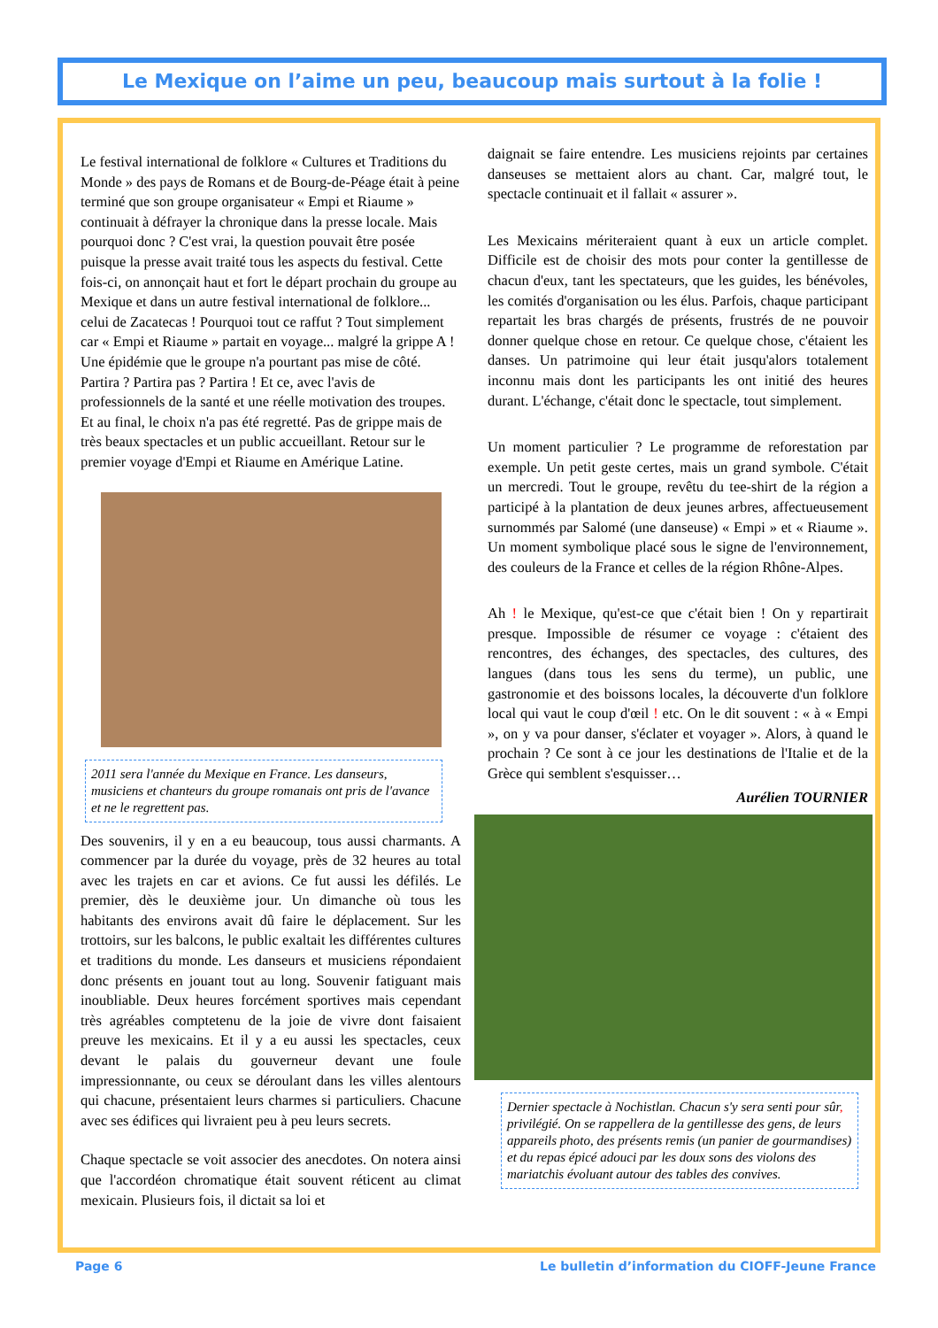Le Mexique on l’aime un peu, beaucoup mais surtout à la folie !
Le festival international de folklore « Cultures et Traditions du Monde » des pays de Romans et de Bourg-de-Péage était à peine terminé que son groupe organisateur « Empi et Riaume » continuait à défrayer la chronique dans la presse locale. Mais pourquoi donc ? C'est vrai, la question pouvait être posée puisque la presse avait traité tous les aspects du festival. Cette fois-ci, on annonçait haut et fort le départ prochain du groupe au Mexique et dans un autre festival international de folklore... celui de Zacatecas ! Pourquoi tout ce raffut ? Tout simplement car « Empi et Riaume » partait en voyage... malgré la grippe A ! Une épidémie que le groupe n'a pourtant pas mise de côté. Partira ? Partira pas ? Partira ! Et ce, avec l'avis de professionnels de la santé et une réelle motivation des troupes. Et au final, le choix n'a pas été regretté. Pas de grippe mais de très beaux spectacles et un public accueillant. Retour sur le premier voyage d'Empi et Riaume en Amérique Latine.
2011 sera l'année du Mexique en France. Les danseurs, musiciens et chanteurs du groupe romanais ont pris de l'avance et ne le regrettent pas.
Des souvenirs, il y en a eu beaucoup, tous aussi charmants. A commencer par la durée du voyage, près de 32 heures au total avec les trajets en car et avions. Ce fut aussi les défilés. Le premier, dès le deuxième jour. Un dimanche où tous les habitants des environs avait dû faire le déplacement. Sur les trottoirs, sur les balcons, le public exaltait les différentes cultures et traditions du monde. Les danseurs et musiciens répondaient donc présents en jouant tout au long. Souvenir fatiguant mais inoubliable. Deux heures forcément sportives mais cependant très agréables comptetenu de la joie de vivre dont faisaient preuve les mexicains. Et il y a eu aussi les spectacles, ceux devant le palais du gouverneur devant une foule impressionnante, ou ceux se déroulant dans les villes alentours qui chacune, présentaient leurs charmes si particuliers. Chacune avec ses édifices qui livraient peu à peu leurs secrets.
Chaque spectacle se voit associer des anecdotes. On notera ainsi que l'accordéon chromatique était souvent réticent au climat mexicain. Plusieurs fois, il dictait sa loi et
daignait se faire entendre. Les musiciens rejoints par certaines danseuses se mettaient alors au chant. Car, malgré tout, le spectacle continuait et il fallait « assurer ».
Les Mexicains mériteraient quant à eux un article complet. Difficile est de choisir des mots pour conter la gentillesse de chacun d'eux, tant les spectateurs, que les guides, les bénévoles, les comités d'organisation ou les élus. Parfois, chaque participant repartait les bras chargés de présents, frustrés de ne pouvoir donner quelque chose en retour. Ce quelque chose, c'étaient les danses. Un patrimoine qui leur était jusqu'alors totalement inconnu mais dont les participants les ont initié des heures durant. L'échange, c'était donc le spectacle, tout simplement.
Un moment particulier ? Le programme de reforestation par exemple. Un petit geste certes, mais un grand symbole. C'était un mercredi. Tout le groupe, revêtu du tee-shirt de la région a participé à la plantation de deux jeunes arbres, affectueusement surnommés par Salomé (une danseuse) « Empi » et « Riaume ». Un moment symbolique placé sous le signe de l'environnement, des couleurs de la France et celles de la région Rhône-Alpes.
Ah ! le Mexique, qu'est-ce que c'était bien ! On y repartirait presque. Impossible de résumer ce voyage : c'étaient des rencontres, des échanges, des spectacles, des cultures, des langues (dans tous les sens du terme), un public, une gastronomie et des boissons locales, la découverte d'un folklore local qui vaut le coup d'œil ! etc. On le dit souvent : « à « Empi », on y va pour danser, s'éclater et voyager ». Alors, à quand le prochain ? Ce sont à ce jour les destinations de l'Italie et de la Grèce qui semblent s'esquisser…
Aurélien TOURNIER
Dernier spectacle à Nochistlan. Chacun s'y sera senti pour sûr, privilégié. On se rappellera de la gentillesse des gens, de leurs appareils photo, des présents remis (un panier de gourmandises) et du repas épicé adouci par les doux sons des violons des mariatchis évoluant autour des tables des convives.
Page 6 Le bulletin d’information du CIOFF-Jeune France